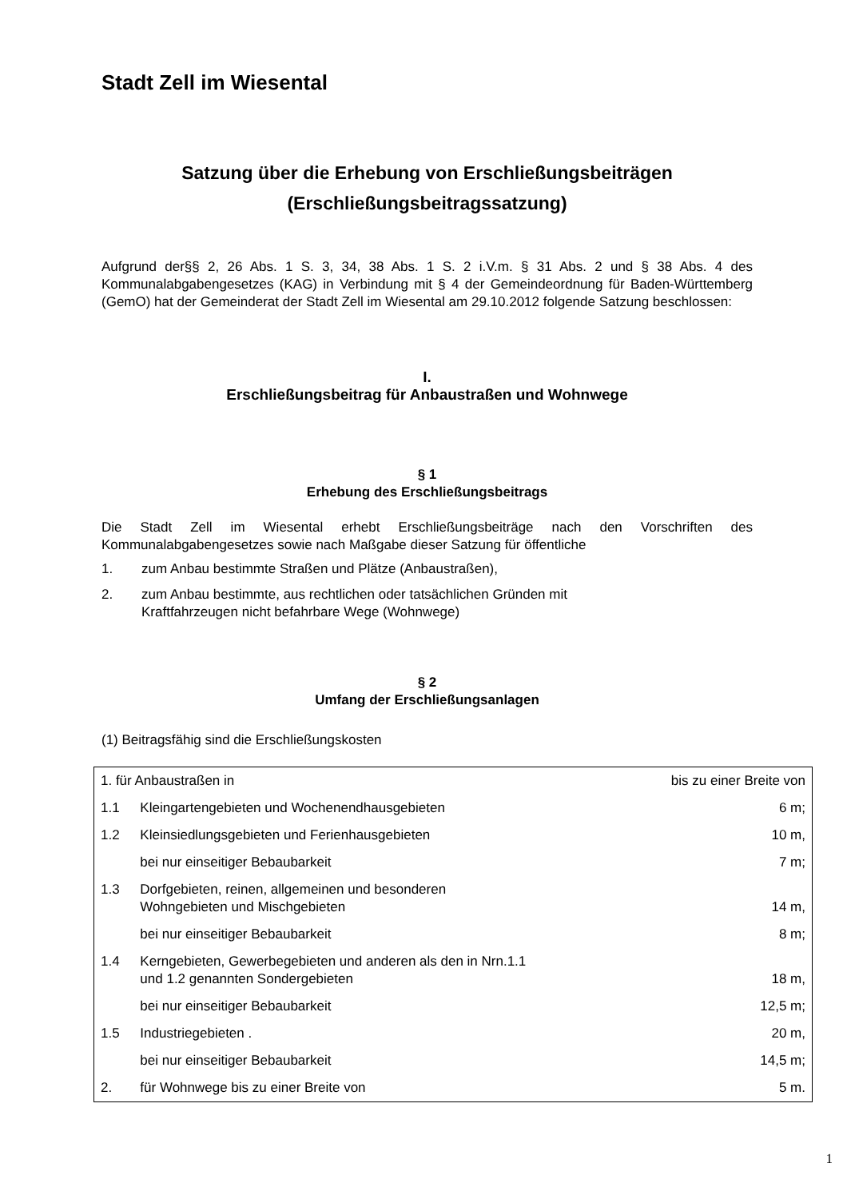Stadt Zell im Wiesental
Satzung über die Erhebung von Erschließungsbeiträgen
(Erschließungsbeitragssatzung)
Aufgrund der§§ 2, 26 Abs. 1 S. 3, 34, 38 Abs. 1 S. 2 i.V.m. § 31 Abs. 2 und § 38 Abs. 4 des Kommunalabgabengesetzes (KAG) in Verbindung mit § 4 der Gemeindeordnung für Baden-Württemberg (GemO) hat der Gemeinderat der Stadt Zell im Wiesental am 29.10.2012 folgende Satzung beschlossen:
I.
Erschließungsbeitrag für Anbaustraßen und Wohnwege
§ 1
Erhebung des Erschließungsbeitrags
Die Stadt Zell im Wiesental erhebt Erschließungsbeiträge nach den Vorschriften des Kommunalabgabengesetzes sowie nach Maßgabe dieser Satzung für öffentliche
1. zum Anbau bestimmte Straßen und Plätze (Anbaustraßen),
2. zum Anbau bestimmte, aus rechtlichen oder tatsächlichen Gründen mit
Kraftfahrzeugen nicht befahrbare Wege (Wohnwege)
§ 2
Umfang der Erschließungsanlagen
(1) Beitragsfähig sind die Erschließungskosten
| 1. für Anbaustraßen in | | bis zu einer Breite von |
| 1.1 | Kleingartengebieten und Wochenendhausgebieten | 6 m; |
| 1.2 | Kleinsiedlungsgebieten und Ferienhausgebieten | 10 m, |
| | bei nur einseitiger Bebaubarkeit | 7 m; |
| 1.3 | Dorfgebieten, reinen, allgemeinen und besonderen Wohngebieten und Mischgebieten | 14 m, |
| | bei nur einseitiger Bebaubarkeit | 8 m; |
| 1.4 | Kerngebieten, Gewerbegebieten und anderen als den in Nrn.1.1 und 1.2 genannten Sondergebieten | 18 m, |
| | bei nur einseitiger Bebaubarkeit | 12,5 m; |
| 1.5 | Industriegebieten . | 20 m, |
| | bei nur einseitiger Bebaubarkeit | 14,5 m; |
| 2. | für Wohnwege bis zu einer Breite von | 5 m. |
1